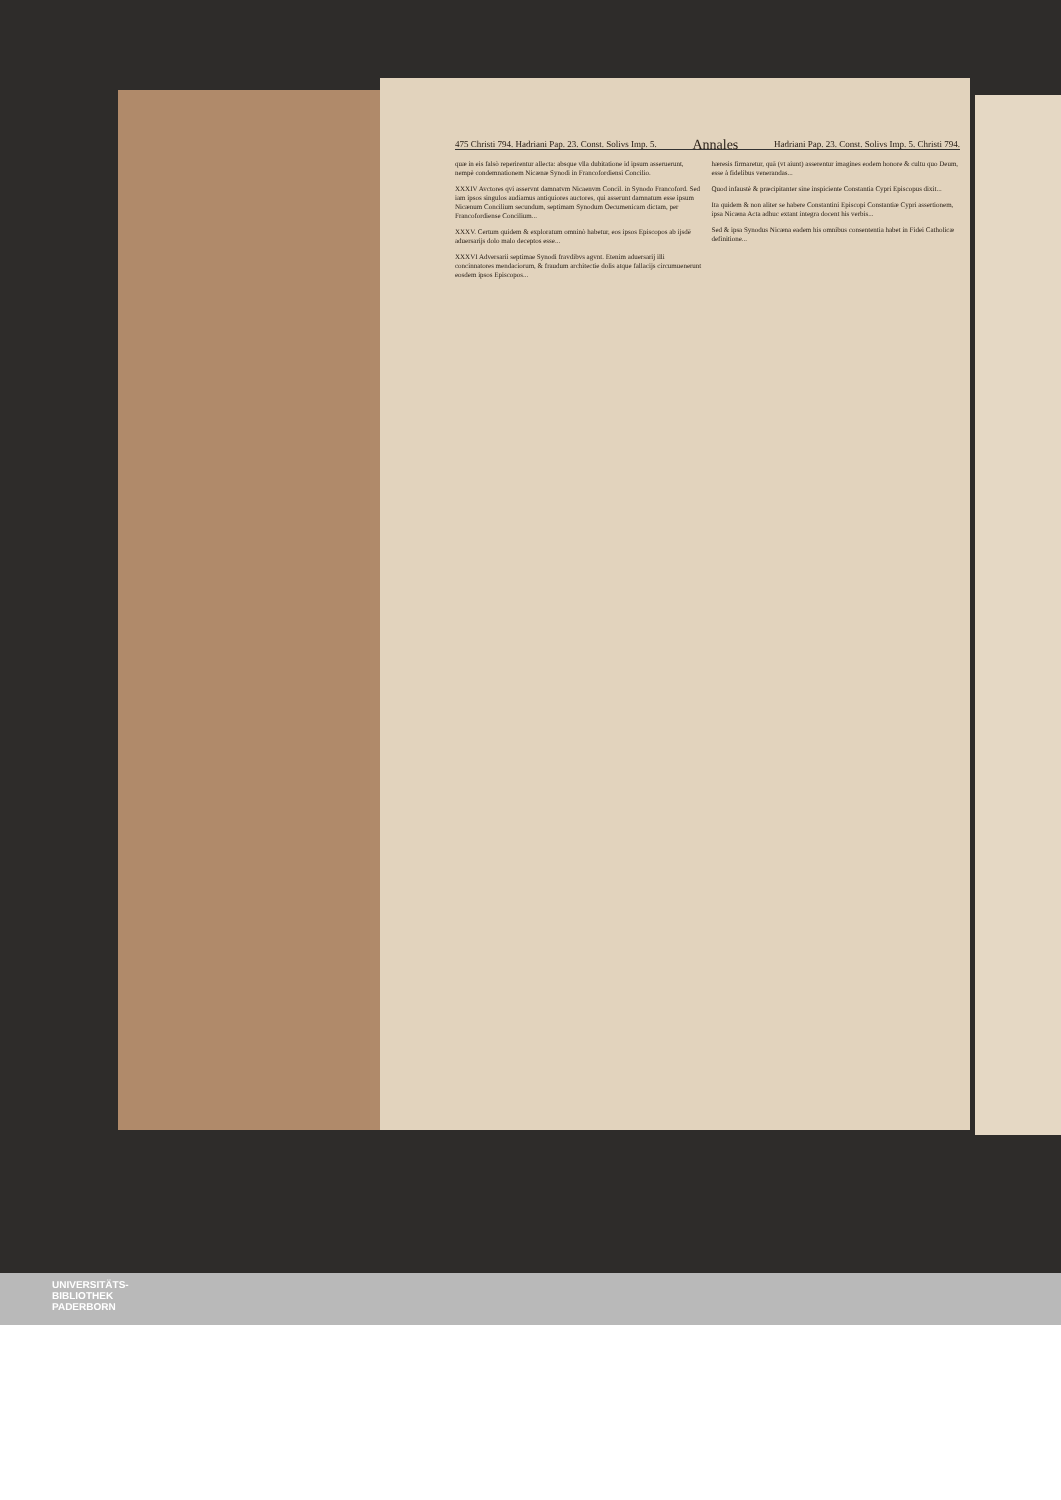475 Christi 794. Hadriani Pap. 23. Const. Solivs Imp. 5. Annales Hadriani Pap. 23. Const. Solivs Imp. 5. Christi 794.
quæ in eis falsò reperirentur allecta: absque vlla dubitatione id ipsum asseruerunt, nempè condemnationem Nicænæ Synodi in Francofordiensi Concilio.
XXXIV Avctores qvi asservnt damnatvm Nicaenvm Concil. in Synodo Francoford. Sed iam ipsos singulos audiamus antiquiores auctores, qui asserunt damnatum esse ipsum Nicænum Concilium secundum, septimam Synodum Oecumenicam dictam, per Francofordiense Concilium...
XXXV. Certum quidem & exploratum omninò habetur, eos ipsos Episcopos ab ijsdē aduersarijs dolo malo deceptos esse...
XXXVI Adversarii septimae Synodi fravdibvs agvnt. Etenim aduersarij illi concinnatores mendaciorum, & fraudum architectie dolis atque fallacijs circumuenerunt eosdem ipsos Episcopos...
hæresis firmaretur, quā (vt aiunt) asserentur imagines eodem honore & cultu quo Deum, esse à fidelibus venerandas...
Quod infaustè & præcipitanter sine inspiciente Constantia Cypri Episcopus dixit...
Ita quidem & non aliter se habere Constantini Episcopi Constantiæ Cypri assertionem, ipsa Nicæna Acta adhuc extant integra docent his verbis...
Sed & ipsa Synodus Nicæna eadem his omnibus consententia habet in Fidei Catholicæ definitione...
UNIVERSITÄTS-
BIBLIOTHEK
PADERBORN